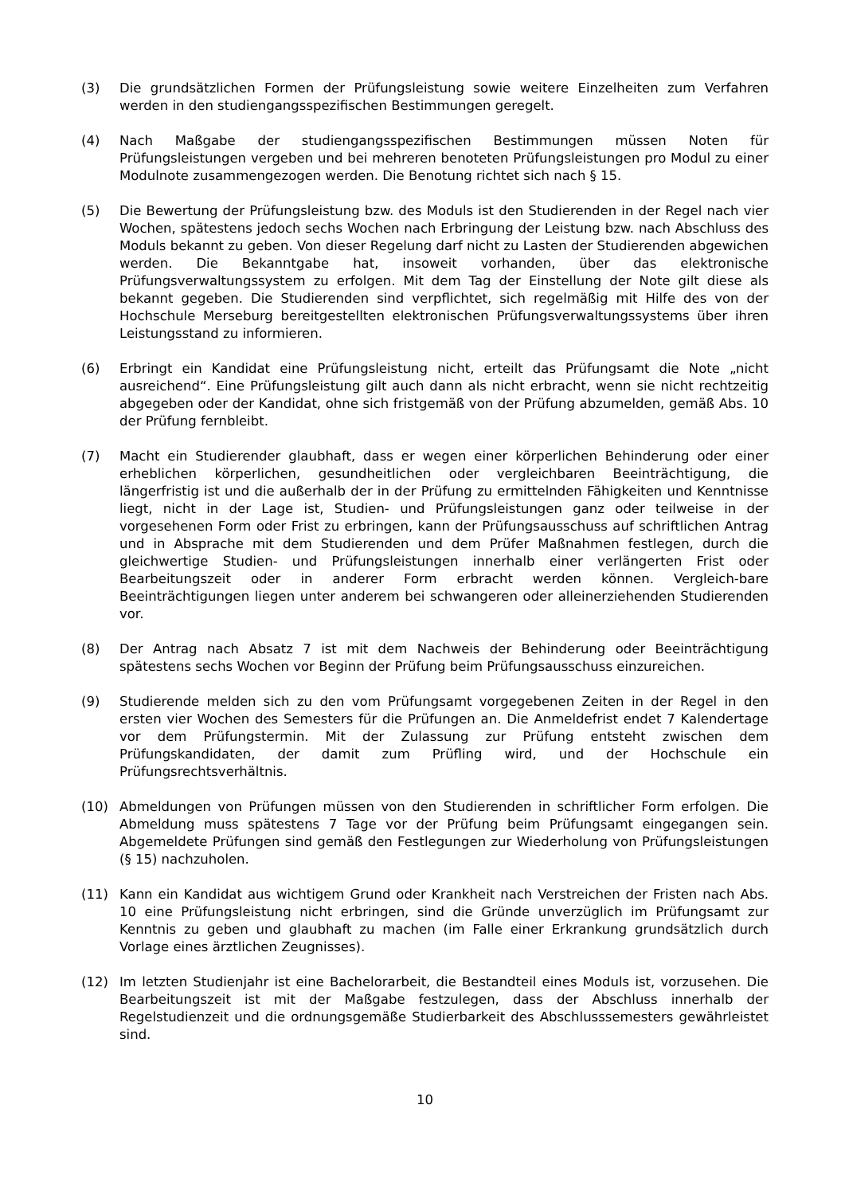(3) Die grundsätzlichen Formen der Prüfungsleistung sowie weitere Einzelheiten zum Verfahren werden in den studiengangsspezifischen Bestimmungen geregelt.
(4) Nach Maßgabe der studiengangsspezifischen Bestimmungen müssen Noten für Prüfungsleistungen vergeben und bei mehreren benoteten Prüfungsleistungen pro Modul zu einer Modulnote zusammengezogen werden. Die Benotung richtet sich nach § 15.
(5) Die Bewertung der Prüfungsleistung bzw. des Moduls ist den Studierenden in der Regel nach vier Wochen, spätestens jedoch sechs Wochen nach Erbringung der Leistung bzw. nach Abschluss des Moduls bekannt zu geben. Von dieser Regelung darf nicht zu Lasten der Studierenden abgewichen werden. Die Bekanntgabe hat, insoweit vorhanden, über das elektronische Prüfungsverwaltungssystem zu erfolgen. Mit dem Tag der Einstellung der Note gilt diese als bekannt gegeben. Die Studierenden sind verpflichtet, sich regelmäßig mit Hilfe des von der Hochschule Merseburg bereitgestellten elektronischen Prüfungsverwaltungssystems über ihren Leistungsstand zu informieren.
(6) Erbringt ein Kandidat eine Prüfungsleistung nicht, erteilt das Prüfungsamt die Note „nicht ausreichend“. Eine Prüfungsleistung gilt auch dann als nicht erbracht, wenn sie nicht rechtzeitig abgegeben oder der Kandidat, ohne sich fristgemäß von der Prüfung abzumelden, gemäß Abs. 10 der Prüfung fernbleibt.
(7) Macht ein Studierender glaubhaft, dass er wegen einer körperlichen Behinderung oder einer erheblichen körperlichen, gesundheitlichen oder vergleichbaren Beeinträchtigung, die längerfristig ist und die außerhalb der in der Prüfung zu ermittelnden Fähigkeiten und Kenntnisse liegt, nicht in der Lage ist, Studien- und Prüfungsleistungen ganz oder teilweise in der vorgesehenen Form oder Frist zu erbringen, kann der Prüfungsausschuss auf schriftlichen Antrag und in Absprache mit dem Studierenden und dem Prüfer Maßnahmen festlegen, durch die gleichwertige Studien- und Prüfungsleistungen innerhalb einer verlängerten Frist oder Bearbeitungszeit oder in anderer Form erbracht werden können. Vergleich-bare Beeinträchtigungen liegen unter anderem bei schwangeren oder alleinerziehenden Studierenden vor.
(8) Der Antrag nach Absatz 7 ist mit dem Nachweis der Behinderung oder Beeinträchtigung spätestens sechs Wochen vor Beginn der Prüfung beim Prüfungsausschuss einzureichen.
(9) Studierende melden sich zu den vom Prüfungsamt vorgegebenen Zeiten in der Regel in den ersten vier Wochen des Semesters für die Prüfungen an. Die Anmeldefrist endet 7 Kalendertage vor dem Prüfungstermin. Mit der Zulassung zur Prüfung entsteht zwischen dem Prüfungskandidaten, der damit zum Prüfling wird, und der Hochschule ein Prüfungsrechtsverhältnis.
(10) Abmeldungen von Prüfungen müssen von den Studierenden in schriftlicher Form erfolgen. Die Abmeldung muss spätestens 7 Tage vor der Prüfung beim Prüfungsamt eingegangen sein. Abgemeldete Prüfungen sind gemäß den Festlegungen zur Wiederholung von Prüfungsleistungen (§ 15) nachzuholen.
(11) Kann ein Kandidat aus wichtigem Grund oder Krankheit nach Verstreichen der Fristen nach Abs. 10 eine Prüfungsleistung nicht erbringen, sind die Gründe unverzüglich im Prüfungsamt zur Kenntnis zu geben und glaubhaft zu machen (im Falle einer Erkrankung grundsätzlich durch Vorlage eines ärztlichen Zeugnisses).
(12) Im letzten Studienjahr ist eine Bachelorarbeit, die Bestandteil eines Moduls ist, vorzusehen. Die Bearbeitungszeit ist mit der Maßgabe festzulegen, dass der Abschluss innerhalb der Regelstudienzeit und die ordnungsgemäße Studierbarkeit des Abschlusssemesters gewährleistet sind.
10